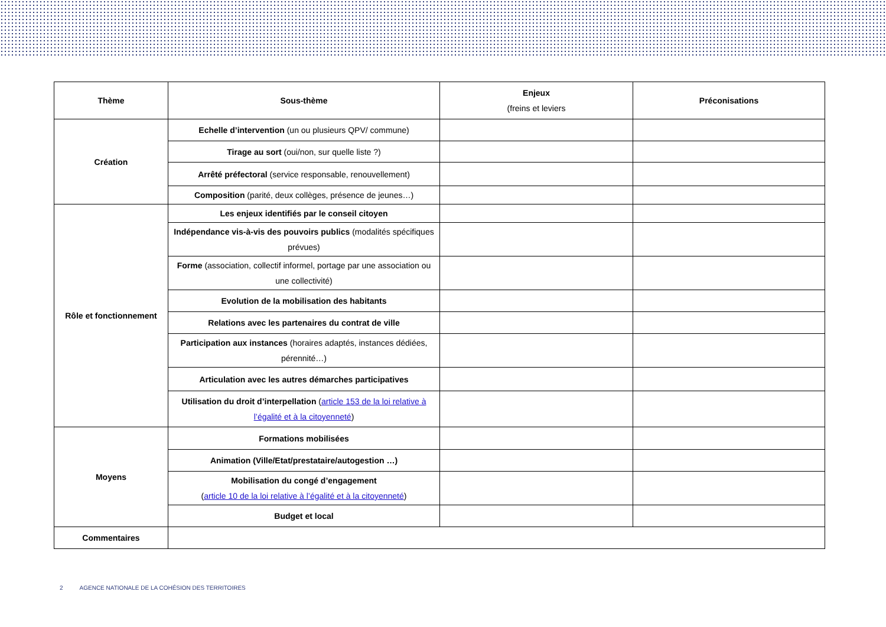| Thème | Sous-thème | Enjeux (freins et leviers | Préconisations |
| --- | --- | --- | --- |
| Création | Echelle d’intervention (un ou plusieurs QPV/ commune) | | |
| | Tirage au sort (oui/non, sur quelle liste ?) | | |
| | Arrêté préfectoral (service responsable, renouvellement) | | |
| | Composition (parité, deux collèges, présence de jeunes…) | | |
| Rôle et fonctionnement | Les enjeux identifiés par le conseil citoyen | | |
| | Indépendance vis-à-vis des pouvoirs publics (modalités spécifiques prévues) | | |
| | Forme (association, collectif informel, portage par une association ou une collectivité) | | |
| | Evolution de la mobilisation des habitants | | |
| | Relations avec les partenaires du contrat de ville | | |
| | Participation aux instances (horaires adaptés, instances dédiées, pérennité…) | | |
| | Articulation avec les autres démarches participatives | | |
| | Utilisation du droit d’interpellation ( article 153 de la loi relative à l’égalité et à la citoyenneté ) | | |
| Moyens | Formations mobilisées | | |
| | Animation (Ville/Etat/prestataire/autogestion …) | | |
| | Mobilisation du congé d’engagement ( article 10 de la loi relative à l’égalité et à la citoyenneté ) | | |
| | Budget et local | | |
| Commentaires | | | |
2 AGENCE NATIONALE DE LA COHÉSION DES TERRITOIRES